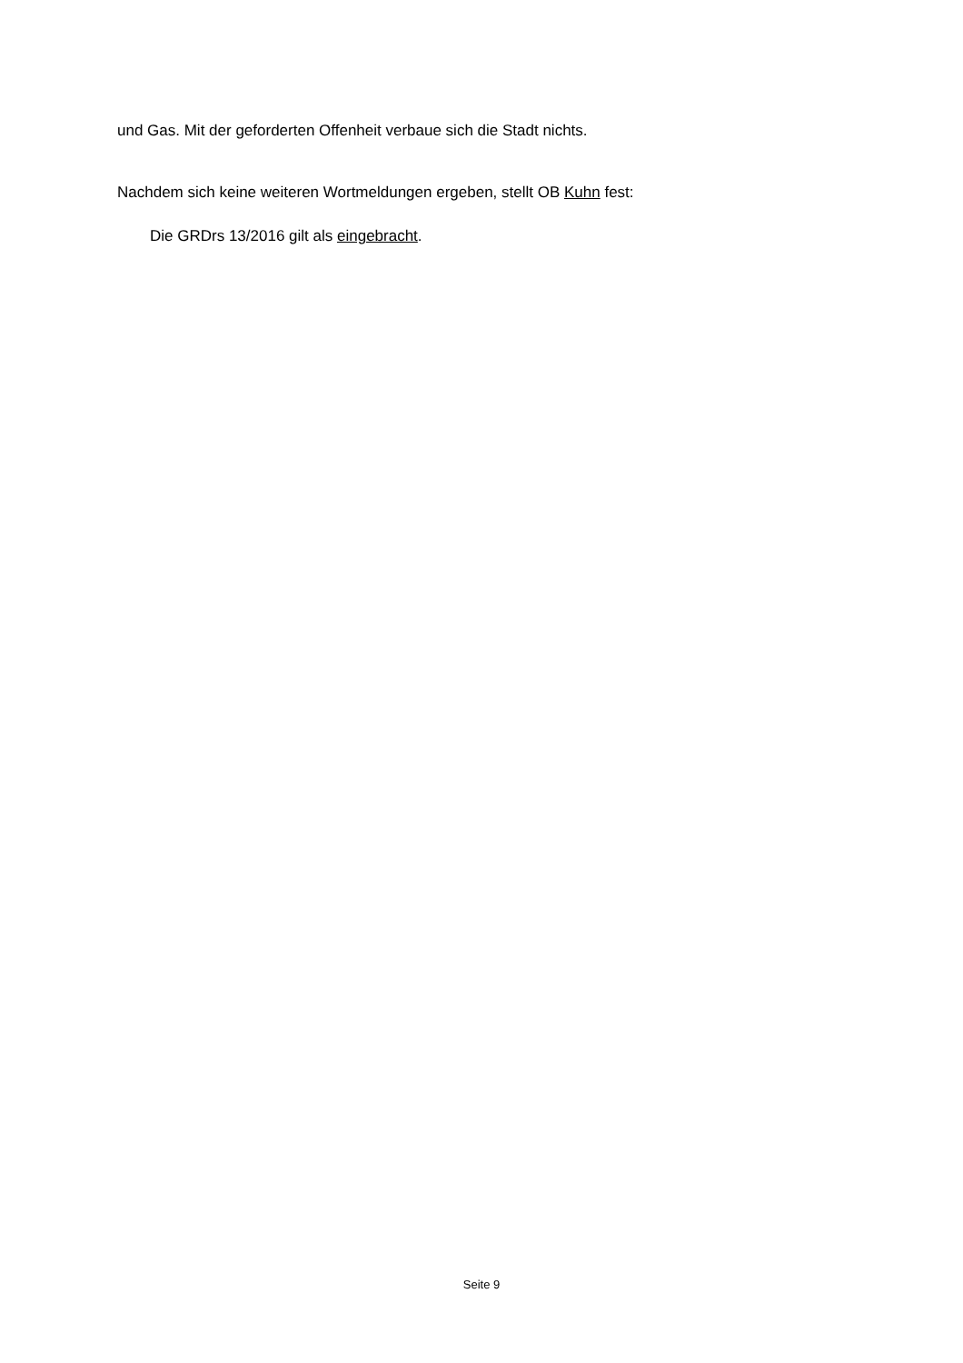und Gas. Mit der geforderten Offenheit verbaue sich die Stadt nichts.
Nachdem sich keine weiteren Wortmeldungen ergeben, stellt OB Kuhn fest:
Die GRDrs 13/2016 gilt als eingebracht.
Seite 9